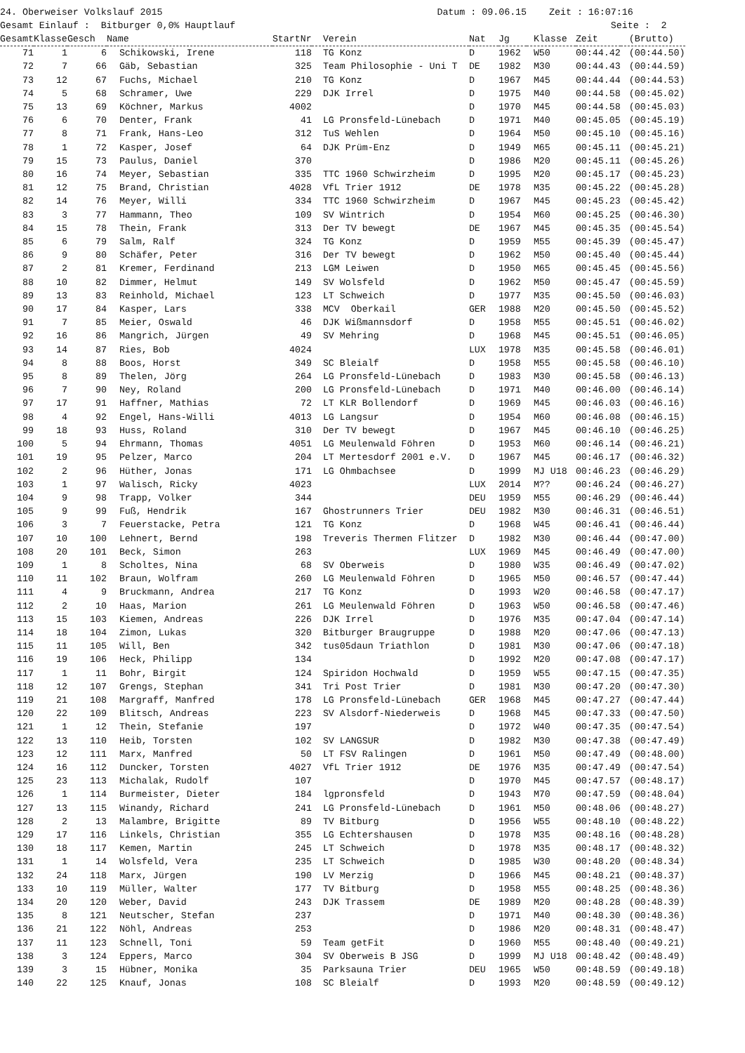24. Oberweiser Volkslauf 2015 Datum : 09.06.15 Zeit : 16:07:16 Gesamt Einlauf : Bitburger 0,0% Hauptlauf Seite : 2
| Gesamt | Klasse | Gesch | Name | StartNr | Verein | Nat | Jg | Klasse | Zeit | (Brutto) |
| --- | --- | --- | --- | --- | --- | --- | --- | --- | --- | --- |
| 71 | 1 | 6 | Schikowski, Irene | 118 | TG Konz | D | 1962 | W50 | 00:44.42 | (00:44.50) |
| 72 | 7 | 66 | Gäb, Sebastian | 325 | Team Philosophie - Uni T | DE | 1982 | M30 | 00:44.43 | (00:44.59) |
| 73 | 12 | 67 | Fuchs, Michael | 210 | TG Konz | D | 1967 | M45 | 00:44.44 | (00:44.53) |
| 74 | 5 | 68 | Schramer, Uwe | 229 | DJK Irrel | D | 1975 | M40 | 00:44.58 | (00:45.02) |
| 75 | 13 | 69 | Köchner, Markus | 4002 | | D | 1970 | M45 | 00:44.58 | (00:45.03) |
| 76 | 6 | 70 | Denter, Frank | 41 | LG Pronsfeld-Lünebach | D | 1971 | M40 | 00:45.05 | (00:45.19) |
| 77 | 8 | 71 | Frank, Hans-Leo | 312 | TuS Wehlen | D | 1964 | M50 | 00:45.10 | (00:45.16) |
| 78 | 1 | 72 | Kasper, Josef | 64 | DJK Prüm-Enz | D | 1949 | M65 | 00:45.11 | (00:45.21) |
| 79 | 15 | 73 | Paulus, Daniel | 370 | | D | 1986 | M20 | 00:45.11 | (00:45.26) |
| 80 | 16 | 74 | Meyer, Sebastian | 335 | TTC 1960 Schwirzheim | D | 1995 | M20 | 00:45.17 | (00:45.23) |
| 81 | 12 | 75 | Brand, Christian | 4028 | VfL Trier 1912 | DE | 1978 | M35 | 00:45.22 | (00:45.28) |
| 82 | 14 | 76 | Meyer, Willi | 334 | TTC 1960 Schwirzheim | D | 1967 | M45 | 00:45.23 | (00:45.42) |
| 83 | 3 | 77 | Hammann, Theo | 109 | SV Wintrich | D | 1954 | M60 | 00:45.25 | (00:46.30) |
| 84 | 15 | 78 | Thein, Frank | 313 | Der TV bewegt | DE | 1967 | M45 | 00:45.35 | (00:45.54) |
| 85 | 6 | 79 | Salm, Ralf | 324 | TG Konz | D | 1959 | M55 | 00:45.39 | (00:45.47) |
| 86 | 9 | 80 | Schäfer, Peter | 316 | Der TV bewegt | D | 1962 | M50 | 00:45.40 | (00:45.44) |
| 87 | 2 | 81 | Kremer, Ferdinand | 213 | LGM Leiwen | D | 1950 | M65 | 00:45.45 | (00:45.56) |
| 88 | 10 | 82 | Dimmer, Helmut | 149 | SV Wolsfeld | D | 1962 | M50 | 00:45.47 | (00:45.59) |
| 89 | 13 | 83 | Reinhold, Michael | 123 | LT Schweich | D | 1977 | M35 | 00:45.50 | (00:46.03) |
| 90 | 17 | 84 | Kasper, Lars | 338 | MCV Oberkail | GER | 1988 | M20 | 00:45.50 | (00:45.52) |
| 91 | 7 | 85 | Meier, Oswald | 46 | DJK Wißmannsdorf | D | 1958 | M55 | 00:45.51 | (00:46.02) |
| 92 | 16 | 86 | Mangrich, Jürgen | 49 | SV Mehring | D | 1968 | M45 | 00:45.51 | (00:46.05) |
| 93 | 14 | 87 | Ries, Bob | 4024 | | LUX | 1978 | M35 | 00:45.58 | (00:46.01) |
| 94 | 8 | 88 | Boos, Horst | 349 | SC Bleialf | D | 1958 | M55 | 00:45.58 | (00:46.10) |
| 95 | 8 | 89 | Thelen, Jörg | 264 | LG Pronsfeld-Lünebach | D | 1983 | M30 | 00:45.58 | (00:46.13) |
| 96 | 7 | 90 | Ney, Roland | 200 | LG Pronsfeld-Lünebach | D | 1971 | M40 | 00:46.00 | (00:46.14) |
| 97 | 17 | 91 | Haffner, Mathias | 72 | LT KLR Bollendorf | D | 1969 | M45 | 00:46.03 | (00:46.16) |
| 98 | 4 | 92 | Engel, Hans-Willi | 4013 | LG Langsur | D | 1954 | M60 | 00:46.08 | (00:46.15) |
| 99 | 18 | 93 | Huss, Roland | 310 | Der TV bewegt | D | 1967 | M45 | 00:46.10 | (00:46.25) |
| 100 | 5 | 94 | Ehrmann, Thomas | 4051 | LG Meulenwald Föhren | D | 1953 | M60 | 00:46.14 | (00:46.21) |
| 101 | 19 | 95 | Pelzer, Marco | 204 | LT Mertesdorf 2001 e.V. | D | 1967 | M45 | 00:46.17 | (00:46.32) |
| 102 | 2 | 96 | Hüther, Jonas | 171 | LG Ohmbachsee | D | 1999 | MJ U18 | 00:46.23 | (00:46.29) |
| 103 | 1 | 97 | Walisch, Ricky | 4023 | | LUX | 2014 | M?? | 00:46.24 | (00:46.27) |
| 104 | 9 | 98 | Trapp, Volker | 344 | | DEU | 1959 | M55 | 00:46.29 | (00:46.44) |
| 105 | 9 | 99 | Fuß, Hendrik | 167 | Ghostrunners Trier | DEU | 1982 | M30 | 00:46.31 | (00:46.51) |
| 106 | 3 | 7 | Feuerstacke, Petra | 121 | TG Konz | D | 1968 | W45 | 00:46.41 | (00:46.44) |
| 107 | 10 | 100 | Lehnert, Bernd | 198 | Treveris Thermen Flitzer | D | 1982 | M30 | 00:46.44 | (00:47.00) |
| 108 | 20 | 101 | Beck, Simon | 263 | | LUX | 1969 | M45 | 00:46.49 | (00:47.00) |
| 109 | 1 | 8 | Scholtes, Nina | 68 | SV Oberweis | D | 1980 | W35 | 00:46.49 | (00:47.02) |
| 110 | 11 | 102 | Braun, Wolfram | 260 | LG Meulenwald Föhren | D | 1965 | M50 | 00:46.57 | (00:47.44) |
| 111 | 4 | 9 | Bruckmann, Andrea | 217 | TG Konz | D | 1993 | W20 | 00:46.58 | (00:47.17) |
| 112 | 2 | 10 | Haas, Marion | 261 | LG Meulenwald Föhren | D | 1963 | W50 | 00:46.58 | (00:47.46) |
| 113 | 15 | 103 | Kiemen, Andreas | 226 | DJK Irrel | D | 1976 | M35 | 00:47.04 | (00:47.14) |
| 114 | 18 | 104 | Zimon, Lukas | 320 | Bitburger Braugruppe | D | 1988 | M20 | 00:47.06 | (00:47.13) |
| 115 | 11 | 105 | Will, Ben | 342 | tus05daun Triathlon | D | 1981 | M30 | 00:47.06 | (00:47.18) |
| 116 | 19 | 106 | Heck, Philipp | 134 | | D | 1992 | M20 | 00:47.08 | (00:47.17) |
| 117 | 1 | 11 | Bohr, Birgit | 124 | Spiridon Hochwald | D | 1959 | W55 | 00:47.15 | (00:47.35) |
| 118 | 12 | 107 | Grengs, Stephan | 341 | Tri Post Trier | D | 1981 | M30 | 00:47.20 | (00:47.30) |
| 119 | 21 | 108 | Margraff, Manfred | 178 | LG Pronsfeld-Lünebach | GER | 1968 | M45 | 00:47.27 | (00:47.44) |
| 120 | 22 | 109 | Blitsch, Andreas | 223 | SV Alsdorf-Niederweis | D | 1968 | M45 | 00:47.33 | (00:47.50) |
| 121 | 1 | 12 | Thein, Stefanie | 197 | | D | 1972 | W40 | 00:47.35 | (00:47.54) |
| 122 | 13 | 110 | Heib, Torsten | 102 | SV LANGSUR | D | 1982 | M30 | 00:47.38 | (00:47.49) |
| 123 | 12 | 111 | Marx, Manfred | 50 | LT FSV Ralingen | D | 1961 | M50 | 00:47.49 | (00:48.00) |
| 124 | 16 | 112 | Duncker, Torsten | 4027 | VfL Trier 1912 | DE | 1976 | M35 | 00:47.49 | (00:47.54) |
| 125 | 23 | 113 | Michalak, Rudolf | 107 | | D | 1970 | M45 | 00:47.57 | (00:48.17) |
| 126 | 1 | 114 | Burmeister, Dieter | 184 | lgpronsfeld | D | 1943 | M70 | 00:47.59 | (00:48.04) |
| 127 | 13 | 115 | Winandy, Richard | 241 | LG Pronsfeld-Lünebach | D | 1961 | M50 | 00:48.06 | (00:48.27) |
| 128 | 2 | 13 | Malambre, Brigitte | 89 | TV Bitburg | D | 1956 | W55 | 00:48.10 | (00:48.22) |
| 129 | 17 | 116 | Linkels, Christian | 355 | LG Echtershausen | D | 1978 | M35 | 00:48.16 | (00:48.28) |
| 130 | 18 | 117 | Kemen, Martin | 245 | LT Schweich | D | 1978 | M35 | 00:48.17 | (00:48.32) |
| 131 | 1 | 14 | Wolsfeld, Vera | 235 | LT Schweich | D | 1985 | W30 | 00:48.20 | (00:48.34) |
| 132 | 24 | 118 | Marx, Jürgen | 190 | LV Merzig | D | 1966 | M45 | 00:48.21 | (00:48.37) |
| 133 | 10 | 119 | Müller, Walter | 177 | TV Bitburg | D | 1958 | M55 | 00:48.25 | (00:48.36) |
| 134 | 20 | 120 | Weber, David | 243 | DJK Trassem | DE | 1989 | M20 | 00:48.28 | (00:48.39) |
| 135 | 8 | 121 | Neutscher, Stefan | 237 | | D | 1971 | M40 | 00:48.30 | (00:48.36) |
| 136 | 21 | 122 | Nöhl, Andreas | 253 | | D | 1986 | M20 | 00:48.31 | (00:48.47) |
| 137 | 11 | 123 | Schnell, Toni | 59 | Team getFit | D | 1960 | M55 | 00:48.40 | (00:49.21) |
| 138 | 3 | 124 | Eppers, Marco | 304 | SV Oberweis B JSG | D | 1999 | MJ U18 | 00:48.42 | (00:48.49) |
| 139 | 3 | 15 | Hübner, Monika | 35 | Parksauna Trier | DEU | 1965 | W50 | 00:48.59 | (00:49.18) |
| 140 | 22 | 125 | Knauf, Jonas | 108 | SC Bleialf | D | 1993 | M20 | 00:48.59 | (00:49.12) |